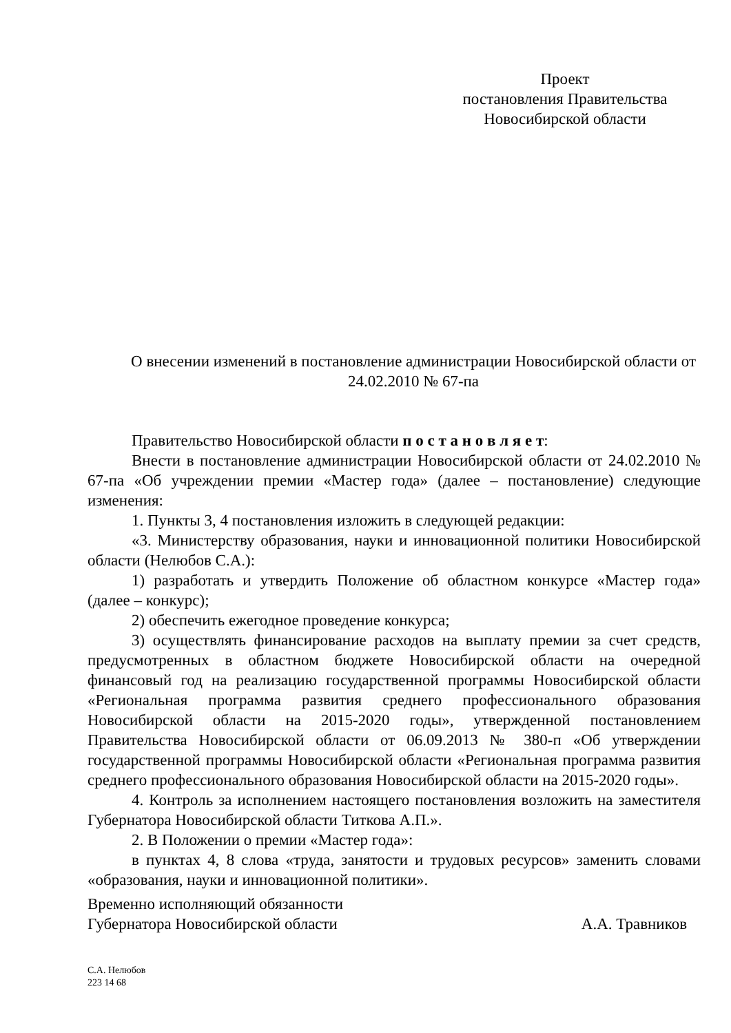Проект
постановления Правительства
Новосибирской области
О внесении изменений в постановление администрации Новосибирской области от 24.02.2010 № 67-па
Правительство Новосибирской области п о с т а н о в л я е т:
Внести в постановление администрации Новосибирской области от 24.02.2010 № 67-па «Об учреждении премии «Мастер года» (далее – постановление) следующие изменения:
1. Пункты 3, 4 постановления изложить в следующей редакции:
«3. Министерству образования, науки и инновационной политики Новосибирской области (Нелюбов С.А.):
1) разработать и утвердить Положение об областном конкурсе «Мастер года» (далее – конкурс);
2) обеспечить ежегодное проведение конкурса;
3) осуществлять финансирование расходов на выплату премии за счет средств, предусмотренных в областном бюджете Новосибирской области на очередной финансовый год на реализацию государственной программы Новосибирской области «Региональная программа развития среднего профессионального образования Новосибирской области на 2015-2020 годы», утвержденной постановлением Правительства Новосибирской области от 06.09.2013 № 380-п «Об утверждении государственной программы Новосибирской области «Региональная программа развития среднего профессионального образования Новосибирской области на 2015-2020 годы».
4. Контроль за исполнением настоящего постановления возложить на заместителя Губернатора Новосибирской области Титкова А.П.».
2. В Положении о премии «Мастер года»:
в пунктах 4, 8 слова «труда, занятости и трудовых ресурсов» заменить словами «образования, науки и инновационной политики».
Временно исполняющий обязанности
Губернатора Новосибирской области А.А. Травников
С.А. Нелюбов
223 14 68